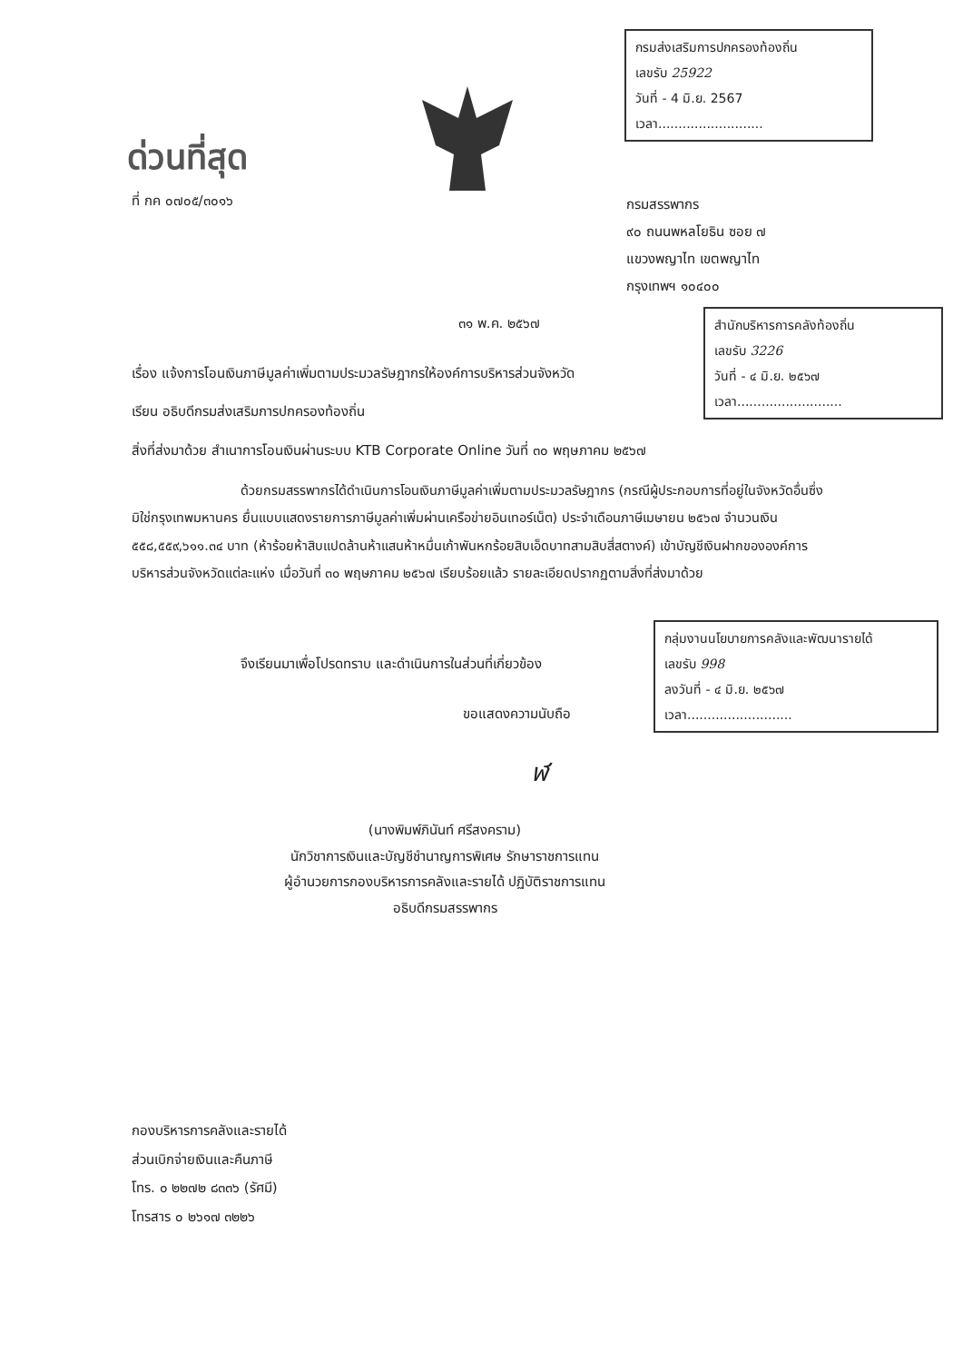กรมส่งเสริมการปกครองท้องถิ่น
เลขรับ 25922
วันที่ - 4 มิ.ย. 2567
เวลา..........................
ด่วนที่สุด
ที่ กค ๐๗๐๕/๓๐๑๖
กรมสรรพากร
๙๐ ถนนพหลโยธิน ซอย ๗
แขวงพญาไท เขตพญาไท
กรุงเทพฯ ๑๐๔๐๐
๓๑ พ.ค. ๒๕๖๗
สำนักบริหารการคลังท้องถิ่น
เลขรับ 3226
วันที่ - ๔ มิ.ย. ๒๕๖๗
เวลา..........................
เรื่อง แจ้งการโอนเงินภาษีมูลค่าเพิ่มตามประมวลรัษฎากรให้องค์การบริหารส่วนจังหวัด
เรียน อธิบดีกรมส่งเสริมการปกครองท้องถิ่น
สิ่งที่ส่งมาด้วย สำเนาการโอนเงินผ่านระบบ KTB Corporate Online วันที่ ๓๐ พฤษภาคม ๒๕๖๗
ด้วยกรมสรรพากรได้ดำเนินการโอนเงินภาษีมูลค่าเพิ่มตามประมวลรัษฎากร (กรณีผู้ประกอบการที่อยู่ในจังหวัดอื่นซึ่งมิใช่กรุงเทพมหานคร ยื่นแบบแสดงรายการภาษีมูลค่าเพิ่มผ่านเครือข่ายอินเทอร์เน็ต) ประจำเดือนภาษีเมษายน ๒๕๖๗ จำนวนเงิน ๕๕๘,๕๕๙,๖๑๑.๓๔ บาท (ห้าร้อยห้าสิบแปดล้านห้าแสนห้าหมื่นเก้าพันหกร้อยสิบเอ็ดบาทสามสิบสี่สตางค์) เข้าบัญชีเงินฝากขององค์การบริหารส่วนจังหวัดแต่ละแห่ง เมื่อวันที่ ๓๐ พฤษภาคม ๒๕๖๗ เรียบร้อยแล้ว รายละเอียดปรากฏตามสิ่งที่ส่งมาด้วย
กลุ่มงานนโยบายการคลังและพัฒนารายได้
เลขรับ 998
ลงวันที่ - ๔ มิ.ย. ๒๕๖๗
เวลา..........................
จึงเรียนมาเพื่อโปรดทราบ และดำเนินการในส่วนที่เกี่ยวข้อง
ขอแสดงความนับถือ
ฬ
(นางพิมพ์ภินันท์ ศรีสงคราม)
นักวิชาการเงินและบัญชีชำนาญการพิเศษ รักษาราชการแทน
ผู้อำนวยการกองบริหารการคลังและรายได้ ปฏิบัติราชการแทน
อธิบดีกรมสรรพากร
กองบริหารการคลังและรายได้
ส่วนเบิกจ่ายเงินและคืนภาษี
โทร. ๐ ๒๒๗๒ ๘๓๓๖ (รัศมี)
โทรสาร ๐ ๒๖๑๗ ๓๒๒๖